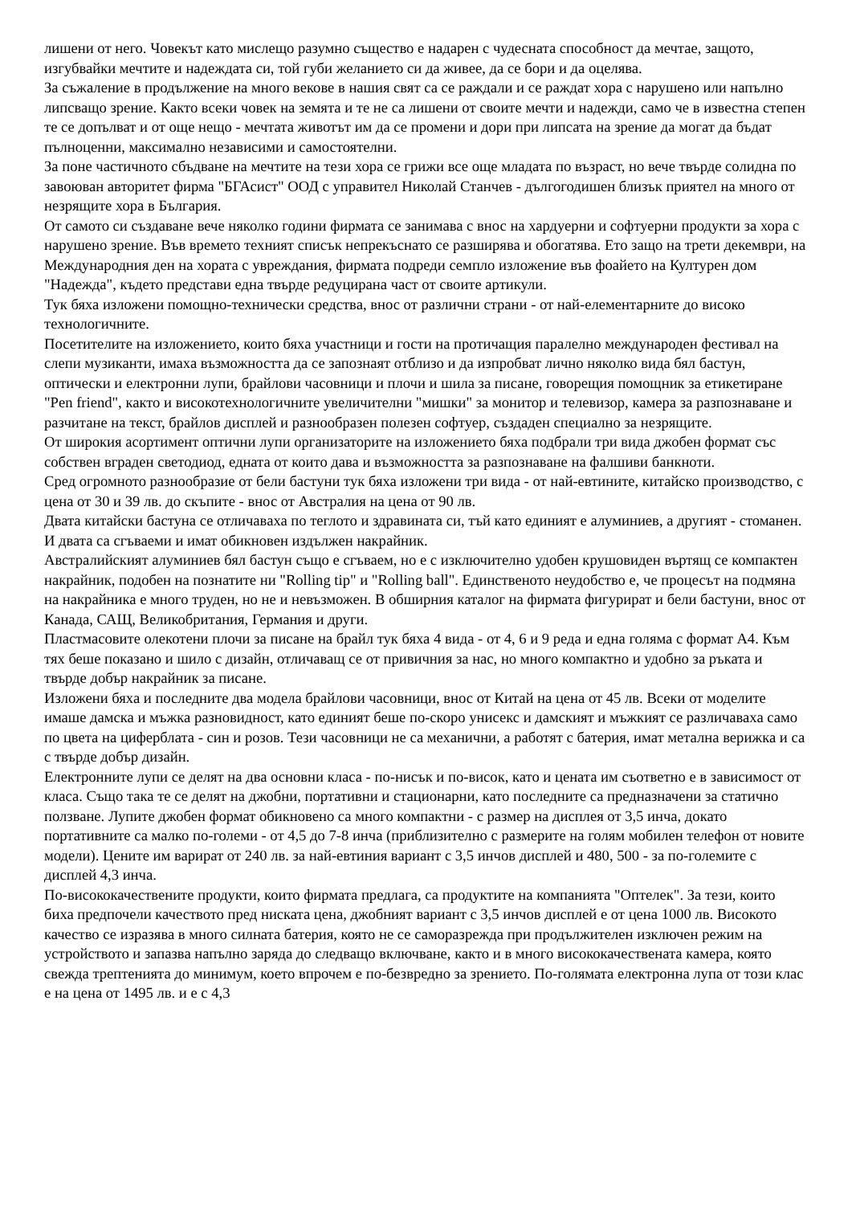лишени от него. Човекът като мислещо разумно същество е надарен с чудесната способност да мечтае, защото, изгубвайки мечтите и надеждата си, той губи желанието си да живее, да се бори и да оцелява.
За съжаление в продължение на много векове в нашия свят са се раждали и се раждат хора с нарушено или напълно липсващо зрение. Както всеки човек на земята и те не са лишени от своите мечти и надежди, само че в известна степен те се допълват и от още нещо - мечтата животът им да се промени и дори при липсата на зрение да могат да бъдат пълноценни, максимално независими и самостоятелни.
За поне частичното сбъдване на мечтите на тези хора се грижи все още младата по възраст, но вече твърде солидна по завоюван авторитет фирма "БГАсист" ООД с управител Николай Станчев - дългогодишен близък приятел на много от незрящите хора в България.
От самото си създаване вече няколко години фирмата се занимава с внос на хардуерни и софтуерни продукти за хора с нарушено зрение. Във времето техният списък непрекъснато се разширява и обогатява. Ето защо на трети декември, на Международния ден на хората с увреждания, фирмата подреди семпло изложение във фоайето на Културен дом "Надежда", където представи една твърде редуцирана част от своите артикули.
Тук бяха изложени помощно-технически средства, внос от различни страни - от най-елементарните до високо технологичните.
Посетителите на изложението, които бяха участници и гости на протичащия паралелно международен фестивал на слепи музиканти, имаха възможността да се запознаят отблизо и да изпробват лично няколко вида бял бастун, оптически и електронни лупи, брайлови часовници и плочи и шила за писане, говорещия помощник за етикетиране "Pen friend", както и високотехнологичните увеличителни "мишки" за монитор и телевизор, камера за разпознаване и разчитане на текст, брайлов дисплей и разнообразен полезен софтуер, създаден специално за незрящите.
От широкия асортимент оптични лупи организаторите на изложението бяха подбрали три вида джобен формат със собствен вграден светодиод, едната от които дава и възможността за разпознаване на фалшиви банкноти.
Сред огромното разнообразие от бели бастуни тук бяха изложени три вида - от най-евтините, китайско производство, с цена от 30 и 39 лв. до скъпите - внос от Австралия на цена от 90 лв.
Двата китайски бастуна се отличаваха по теглото и здравината си, тъй като единият е алуминиев, а другият - стоманен. И двата са сгъваеми и имат обикновен издължен накрайник.
Австралийският алуминиев бял бастун също е сгъваем, но е с изключително удобен крушовиден въртящ се компактен накрайник, подобен на познатите ни "Rolling tip" и "Rolling ball". Единственото неудобство е, че процесът на подмяна на накрайника е много труден, но не и невъзможен. В обширния каталог на фирмата фигурират и бели бастуни, внос от Канада, САЩ, Великобритания, Германия и други.
Пластмасовите олекотени плочи за писане на брайл тук бяха 4 вида - от 4, 6 и 9 реда и една голяма с формат А4. Към тях беше показано и шило с дизайн, отличаващ се от привичния за нас, но много компактно и удобно за ръката и твърде добър накрайник за писане.
Изложени бяха и последните два модела брайлови часовници, внос от Китай на цена от 45 лв. Всеки от моделите имаше дамска и мъжка разновидност, като единият беше по-скоро унисекс и дамският и мъжкият се различаваха само по цвета на циферблата - син и розов. Тези часовници не са механични, а работят с батерия, имат метална верижка и са с твърде добър дизайн.
Електронните лупи се делят на два основни класа - по-нисък и по-висок, като и цената им съответно е в зависимост от класа. Също така те се делят на джобни, портативни и стационарни, като последните са предназначени за статично ползване. Лупите джобен формат обикновено са много компактни - с размер на дисплея от 3,5 инча, докато портативните са малко по-големи - от 4,5 до 7-8 инча (приблизително с размерите на голям мобилен телефон от новите модели). Цените им варират от 240 лв. за най-евтиния вариант с 3,5 инчов дисплей и 480, 500 - за по-големите с дисплей 4,3 инча.
По-висококачествените продукти, които фирмата предлага, са продуктите на компанията "Оптелек". За тези, които биха предпочели качеството пред ниската цена, джобният вариант с 3,5 инчов дисплей е от цена 1000 лв. Високото качество се изразява в много силната батерия, която не се саморазрежда при продължителен изключен режим на устройството и запазва напълно заряда до следващо включване, както и в много висококачествената камера, която свежда трептенията до минимум, което впрочем е по-безвредно за зрението. По-голямата електронна лупа от този клас е на цена от 1495 лв. и е с 4,3